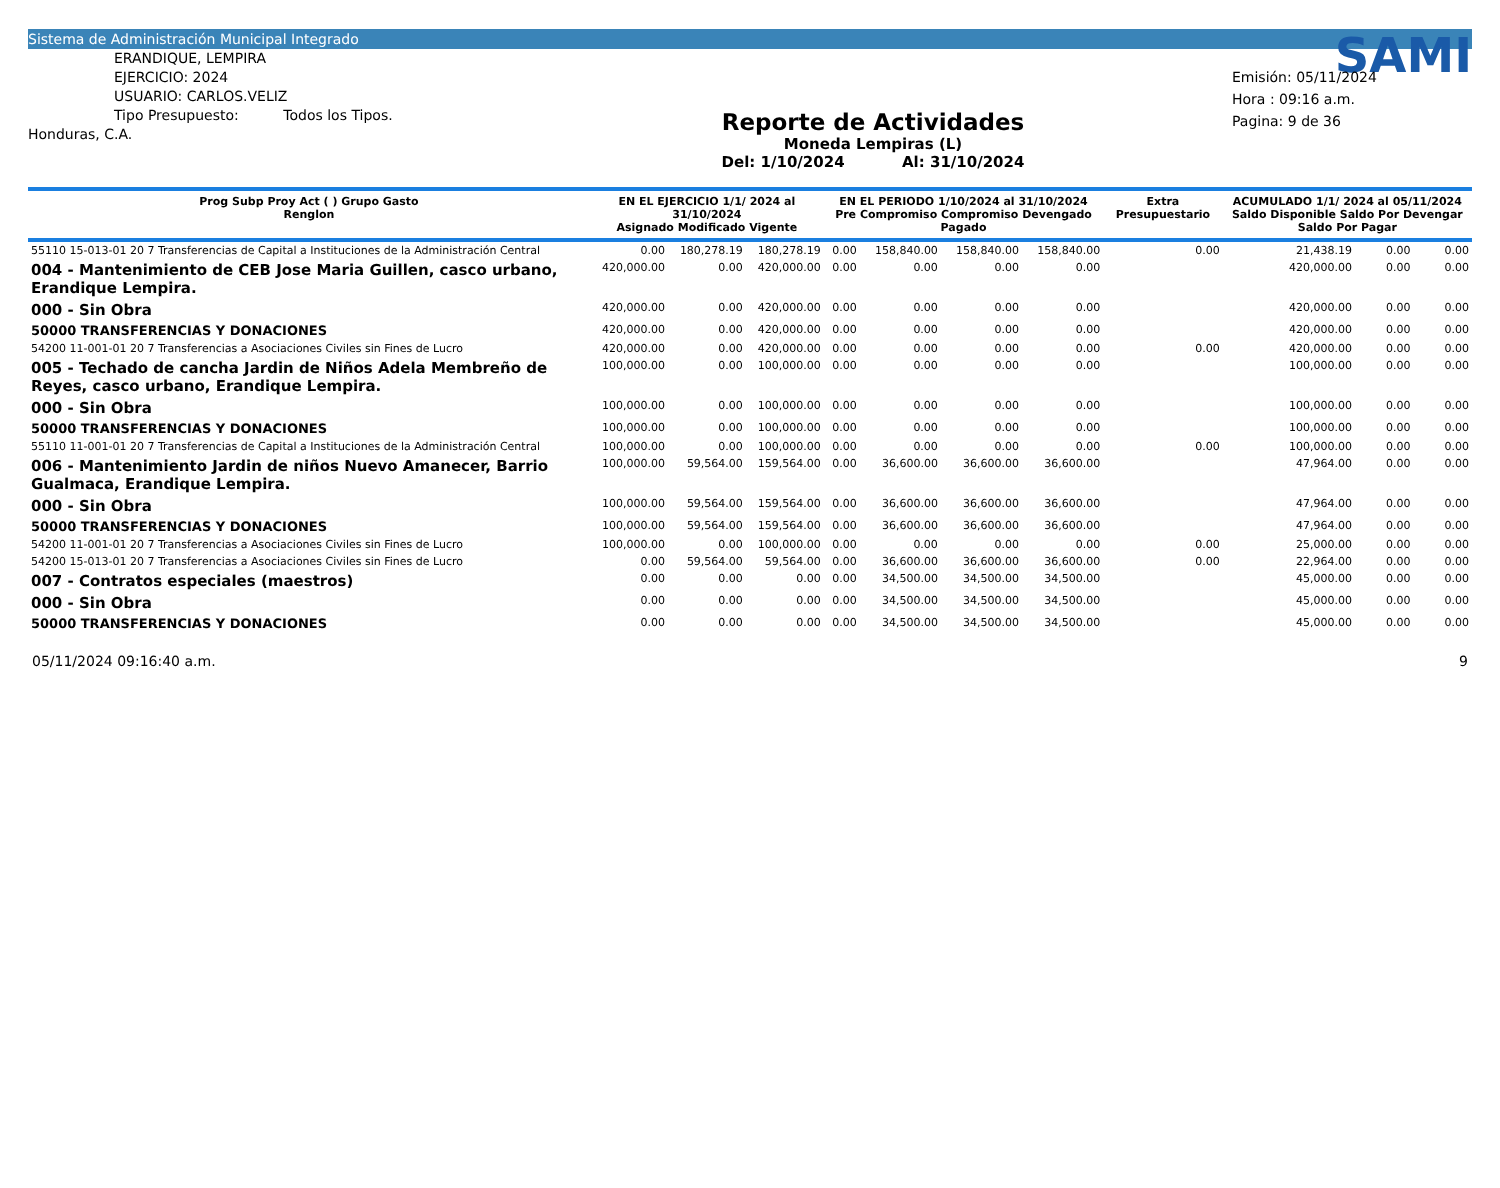Sistema de Administración Municipal Integrado
ERANDIQUE, LEMPIRA
EJERCICIO: 2024
USUARIO: CARLOS.VELIZ
Tipo Presupuesto: Todos los Tipos.
Honduras, C.A.
Reporte de Actividades
Moneda Lempiras (L)
Del: 1/10/2024 Al: 31/10/2024
SAMI
Emisión: 05/11/2024
Hora : 09:16 a.m.
Pagina: 9 de 36
| Prog Subp Proy Act ( ) Grupo Gasto Renglon | EN EL EJERCICIO 1/1/ 2024 al 31/10/2024 Asignado Modificado Vigente | | | EN EL PERIODO 1/10/2024 al 31/10/2024 Pre Compromiso Compromiso Devengado Pagado | | | | Extra Presupuestario | ACUMULADO 1/1/ 2024 al 05/11/2024 Saldo Disponible Saldo Por Devengar Saldo Por Pagar | | |
| --- | --- | --- | --- | --- | --- | --- | --- | --- | --- | --- | --- |
| 55110 15-013-01 20 7 Transferencias de Capital a Instituciones de la Administración Central | 0.00 | 180,278.19 | 180,278.19 | 0.00 | 158,840.00 | 158,840.00 | 158,840.00 | 0.00 | 21,438.19 | 0.00 | 0.00 |
| 004 - Mantenimiento de CEB Jose Maria Guillen, casco urbano, Erandique Lempira. | 420,000.00 | 0.00 | 420,000.00 | 0.00 | 0.00 | 0.00 | 0.00 | | 420,000.00 | 0.00 | 0.00 |
| 000 - Sin Obra | 420,000.00 | 0.00 | 420,000.00 | 0.00 | 0.00 | 0.00 | 0.00 | | 420,000.00 | 0.00 | 0.00 |
| 50000 TRANSFERENCIAS Y DONACIONES | 420,000.00 | 0.00 | 420,000.00 | 0.00 | 0.00 | 0.00 | 0.00 | | 420,000.00 | 0.00 | 0.00 |
| 54200 11-001-01 20 7 Transferencias a Asociaciones Civiles sin Fines de Lucro | 420,000.00 | 0.00 | 420,000.00 | 0.00 | 0.00 | 0.00 | 0.00 | 0.00 | 420,000.00 | 0.00 | 0.00 |
| 005 - Techado de cancha Jardin de Niños Adela Membreño de Reyes, casco urbano, Erandique Lempira. | 100,000.00 | 0.00 | 100,000.00 | 0.00 | 0.00 | 0.00 | 0.00 | | 100,000.00 | 0.00 | 0.00 |
| 000 - Sin Obra | 100,000.00 | 0.00 | 100,000.00 | 0.00 | 0.00 | 0.00 | 0.00 | | 100,000.00 | 0.00 | 0.00 |
| 50000 TRANSFERENCIAS Y DONACIONES | 100,000.00 | 0.00 | 100,000.00 | 0.00 | 0.00 | 0.00 | 0.00 | | 100,000.00 | 0.00 | 0.00 |
| 55110 11-001-01 20 7 Transferencias de Capital a Instituciones de la Administración Central | 100,000.00 | 0.00 | 100,000.00 | 0.00 | 0.00 | 0.00 | 0.00 | 0.00 | 100,000.00 | 0.00 | 0.00 |
| 006 - Mantenimiento Jardin de niños Nuevo Amanecer, Barrio Gualmaca, Erandique Lempira. | 100,000.00 | 59,564.00 | 159,564.00 | 0.00 | 36,600.00 | 36,600.00 | 36,600.00 | | 47,964.00 | 0.00 | 0.00 |
| 000 - Sin Obra | 100,000.00 | 59,564.00 | 159,564.00 | 0.00 | 36,600.00 | 36,600.00 | 36,600.00 | | 47,964.00 | 0.00 | 0.00 |
| 50000 TRANSFERENCIAS Y DONACIONES | 100,000.00 | 59,564.00 | 159,564.00 | 0.00 | 36,600.00 | 36,600.00 | 36,600.00 | | 47,964.00 | 0.00 | 0.00 |
| 54200 11-001-01 20 7 Transferencias a Asociaciones Civiles sin Fines de Lucro | 100,000.00 | 0.00 | 100,000.00 | 0.00 | 0.00 | 0.00 | 0.00 | 0.00 | 25,000.00 | 0.00 | 0.00 |
| 54200 15-013-01 20 7 Transferencias a Asociaciones Civiles sin Fines de Lucro | 0.00 | 59,564.00 | 59,564.00 | 0.00 | 36,600.00 | 36,600.00 | 36,600.00 | 0.00 | 22,964.00 | 0.00 | 0.00 |
| 007 - Contratos especiales (maestros) | 0.00 | 0.00 | 0.00 | 0.00 | 34,500.00 | 34,500.00 | 34,500.00 | | 45,000.00 | 0.00 | 0.00 |
| 000 - Sin Obra | 0.00 | 0.00 | 0.00 | 0.00 | 34,500.00 | 34,500.00 | 34,500.00 | | 45,000.00 | 0.00 | 0.00 |
| 50000 TRANSFERENCIAS Y DONACIONES | 0.00 | 0.00 | 0.00 | 0.00 | 34,500.00 | 34,500.00 | 34,500.00 | | 45,000.00 | 0.00 | 0.00 |
05/11/2024 09:16:40 a.m. 9